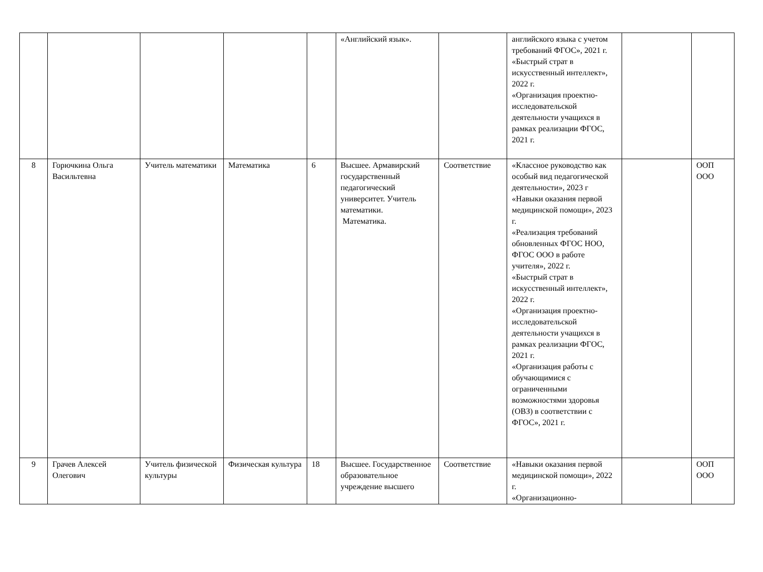| | | | | | «Английский язык». | | английского языка с учетом требований ФГОС», 2021 г. «Быстрый страт в искусственный интеллект», 2022 г. «Организация проектно-исследовательской деятельности учащихся в рамках реализации ФГОС, 2021 г. | | |
| 8 | Горючкина Ольга Васильтевна | Учитель математики | Математика | 6 | Высшее. Армавирский государственный педагогический университет. Учитель математики. Математика. | Соответствие | «Классное руководство как особый вид педагогической деятельности», 2023 г «Навыки оказания первой медицинской помощи», 2023 г. «Реализация требований обновленных ФГОС НОО, ФГОС ООО в работе учителя», 2022 г. «Быстрый страт в искусственный интеллект», 2022 г. «Организация проектно-исследовательской деятельности учащихся в рамках реализации ФГОС, 2021 г. «Организация работы с обучающимися с ограниченными возможностями здоровья (ОВЗ) в соответствии с ФГОС», 2021 г. | | ООП ООО |
| 9 | Грачев Алексей Олегович | Учитель физической культуры | Физическая культура | 18 | Высшее. Государственное образовательное учреждение высшего | Соответствие | «Навыки оказания первой медицинской помощи», 2022 г. «Организационно- | | ООП ООО |